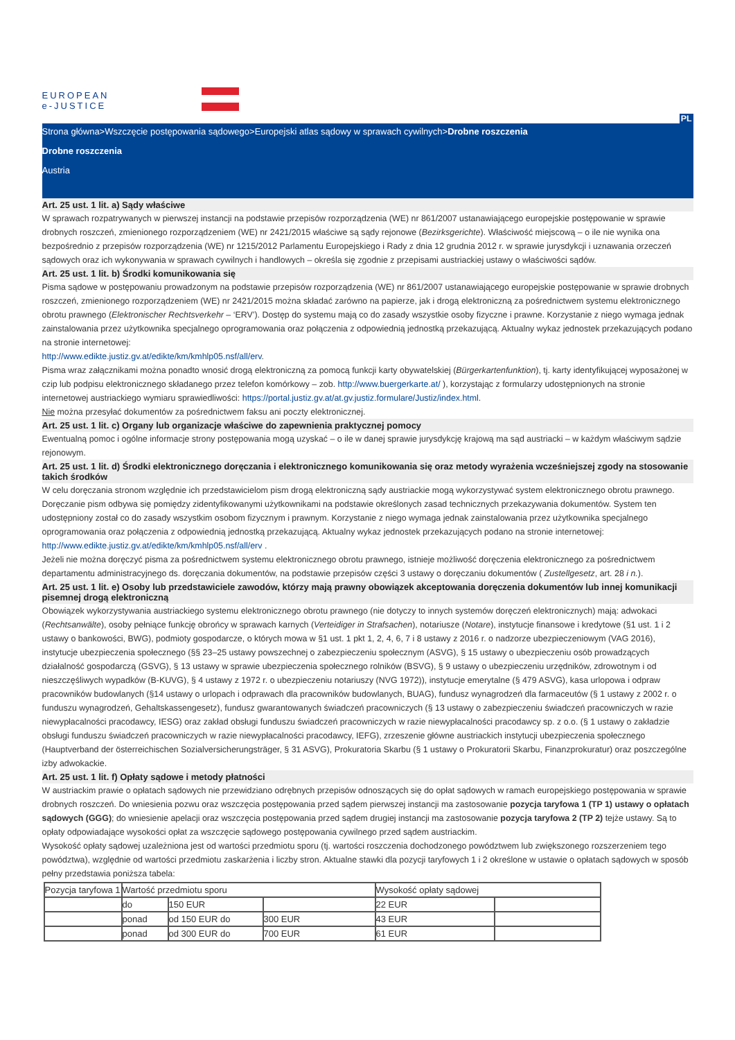EUROPEAN
e-JUSTICE
PL
Strona główna>Wszczęcie postępowania sądowego>Europejski atlas sądowy w sprawach cywilnych>Drobne roszczenia
Drobne roszczenia
Austria
Art. 25 ust. 1 lit. a) Sądy właściwe
W sprawach rozpatrywanych w pierwszej instancji na podstawie przepisów rozporządzenia (WE) nr 861/2007 ustanawiającego europejskie postępowanie w sprawie drobnych roszczeń, zmienionego rozporządzeniem (WE) nr 2421/2015 właściwe są sądy rejonowe (Bezirksgerichte). Właściwość miejscową – o ile nie wynika ona bezpośrednio z przepisów rozporządzenia (WE) nr 1215/2012 Parlamentu Europejskiego i Rady z dnia 12 grudnia 2012 r. w sprawie jurysdykcji i uznawania orzeczeń sądowych oraz ich wykonywania w sprawach cywilnych i handlowych – określa się zgodnie z przepisami austriackiej ustawy o właściwości sądów.
Art. 25 ust. 1 lit. b) Środki komunikowania się
Pisma sądowe w postępowaniu prowadzonym na podstawie przepisów rozporządzenia (WE) nr 861/2007 ustanawiającego europejskie postępowanie w sprawie drobnych roszczeń, zmienionego rozporządzeniem (WE) nr 2421/2015 można składać zarówno na papierze, jak i drogą elektroniczną za pośrednictwem systemu elektronicznego obrotu prawnego (Elektronischer Rechtsverkehr – ‘ERV’). Dostęp do systemu mają co do zasady wszystkie osoby fizyczne i prawne. Korzystanie z niego wymaga jednak zainstalowania przez użytkownika specjalnego oprogramowania oraz połączenia z odpowiednią jednostką przekazującą. Aktualny wykaz jednostek przekazujących podano na stronie internetowej:
http://www.edikte.justiz.gv.at/edikte/km/kmhlp05.nsf/all/erv.
Pisma wraz załącznikami można ponadto wnosić drogą elektroniczną za pomocą funkcji karty obywatelskiej (Bürgerkartenfunktion), tj. karty identyfikującej wyposażonej w czip lub podpisu elektronicznego składanego przez telefon komórkowy – zob. http://www.buergerkarte.at/ ), korzystając z formularzy udostępnionych na stronie internetowej austriackiego wymiaru sprawiedliwości: https://portal.justiz.gv.at/at.gv.justiz.formulare/Justiz/index.html.
Nie można przesyłać dokumentów za pośrednictwem faksu ani poczty elektronicznej.
Art. 25 ust. 1 lit. c) Organy lub organizacje właściwe do zapewnienia praktycznej pomocy
Ewentualną pomoc i ogólne informacje strony postępowania mogą uzyskać – o ile w danej sprawie jurysdykcję krajową ma sąd austriacki – w każdym właściwym sądzie rejonowym.
Art. 25 ust. 1 lit. d) Środki elektronicznego doręczania i elektronicznego komunikowania się oraz metody wyrażenia wcześniejszej zgody na stosowanie takich środków
W celu doręczania stronom względnie ich przedstawicielom pism drogą elektroniczną sądy austriackie mogą wykorzystywać system elektronicznego obrotu prawnego. Doręczanie pism odbywa się pomiędzy zidentyfikowanymi użytkownikami na podstawie określonych zasad technicznych przekazywania dokumentów. System ten udostępniony został co do zasady wszystkim osobom fizycznym i prawnym. Korzystanie z niego wymaga jednak zainstalowania przez użytkownika specjalnego oprogramowania oraz połączenia z odpowiednią jednostką przekazującą. Aktualny wykaz jednostek przekazujących podano na stronie internetowej:
http://www.edikte.justiz.gv.at/edikte/km/kmhlp05.nsf/all/erv .
Jeżeli nie można doręczyć pisma za pośrednictwem systemu elektronicznego obrotu prawnego, istnieje możliwość doręczenia elektronicznego za pośrednictwem departamentu administracyjnego ds. doręczania dokumentów, na podstawie przepisów części 3 ustawy o doręczaniu dokumentów ( Zustellgesetz, art. 28 i n.).
Art. 25 ust. 1 lit. e) Osoby lub przedstawiciele zawodów, którzy mają prawny obowiązek akceptowania doręczenia dokumentów lub innej komunikacji pisemnej drogą elektroniczną
Obowiązek wykorzystywania austriackiego systemu elektronicznego obrotu prawnego (nie dotyczy to innych systemów doręczeń elektronicznych) mają: adwokaci (Rechtsanwälte), osoby pełniące funkcję obrońcy w sprawach karnych (Verteidiger in Strafsachen), notariusze (Notare), instytucje finansowe i kredytowe (§1 ust. 1 i 2 ustawy o bankowości, BWG), podmioty gospodarcze, o których mowa w §1 ust. 1 pkt 1, 2, 4, 6, 7 i 8 ustawy z 2016 r. o nadzorze ubezpieczeniowym (VAG 2016), instytucje ubezpieczenia społecznego (§§ 23–25 ustawy powszechnej o zabezpieczeniu społecznym (ASVG), § 15 ustawy o ubezpieczeniu osób prowadzących działalność gospodarczą (GSVG), § 13 ustawy w sprawie ubezpieczenia społecznego rolników (BSVG), § 9 ustawy o ubezpieczeniu urzędników, zdrowotnym i od nieszczęśliwych wypadków (B-KUVG), § 4 ustawy z 1972 r. o ubezpieczeniu notariuszy (NVG 1972)), instytucje emerytalne (§ 479 ASVG), kasa urlopowa i odpraw pracowników budowlanych (§14 ustawy o urlopach i odprawach dla pracowników budowlanych, BUAG), fundusz wynagrodzeń dla farmaceutów (§ 1 ustawy z 2002 r. o funduszu wynagrodzeń, Gehaltskassengesetz), fundusz gwarantowanych świadczeń pracowniczych (§ 13 ustawy o zabezpieczeniu świadczeń pracowniczych w razie niewypłacalności pracodawcy, IESG) oraz zakład obsługi funduszu świadczeń pracowniczych w razie niewypłacalności pracodawcy sp. z o.o. (§ 1 ustawy o zakładzie obsługi funduszu świadczeń pracowniczych w razie niewypłacalności pracodawcy, IEFG), zrzeszenie główne austriackich instytucji ubezpieczenia społecznego (Hauptverband der österreichischen Sozialversicherungsträger, § 31 ASVG), Prokuratoria Skarbu (§ 1 ustawy o Prokuratorii Skarbu, Finanzprokuratur) oraz poszczególne izby adwokackie.
Art. 25 ust. 1 lit. f) Opłaty sądowe i metody płatności
W austriackim prawie o opłatach sądowych nie przewidziano odrębnych przepisów odnoszących się do opłat sądowych w ramach europejskiego postępowania w sprawie drobnych roszczeń. Do wniesienia pozwu oraz wszczęcia postępowania przed sądem pierwszej instancji ma zastosowanie pozycja taryfowa 1 (TP 1) ustawy o opłatach sądowych (GGG); do wniesienie apelacji oraz wszczęcia postępowania przed sądem drugiej instancji ma zastosowanie pozycja taryfowa 2 (TP 2) tejże ustawy. Są to opłaty odpowiadające wysokości opłat za wszczęcie sądowego postępowania cywilnego przed sądem austriackim.
Wysokość opłaty sądowej uzależniona jest od wartości przedmiotu sporu (tj. wartości roszczenia dochodzonego powództwem lub zwiększonego rozszerzeniem tego powództwa), względnie od wartości przedmiotu zaskarżenia i liczby stron. Aktualne stawki dla pozycji taryfowych 1 i 2 określone w ustawie o opłatach sądowych w sposób pełny przedstawia poniższa tabela:
| Pozycja taryfowa 1 | Wartość przedmiotu sporu | | | Wysokość opłaty sądowej | |
| | do | 150 EUR | | 22 EUR | |
| | ponad | od 150 EUR do | 300 EUR | 43 EUR | |
| | ponad | od 300 EUR do | 700 EUR | 61 EUR | |